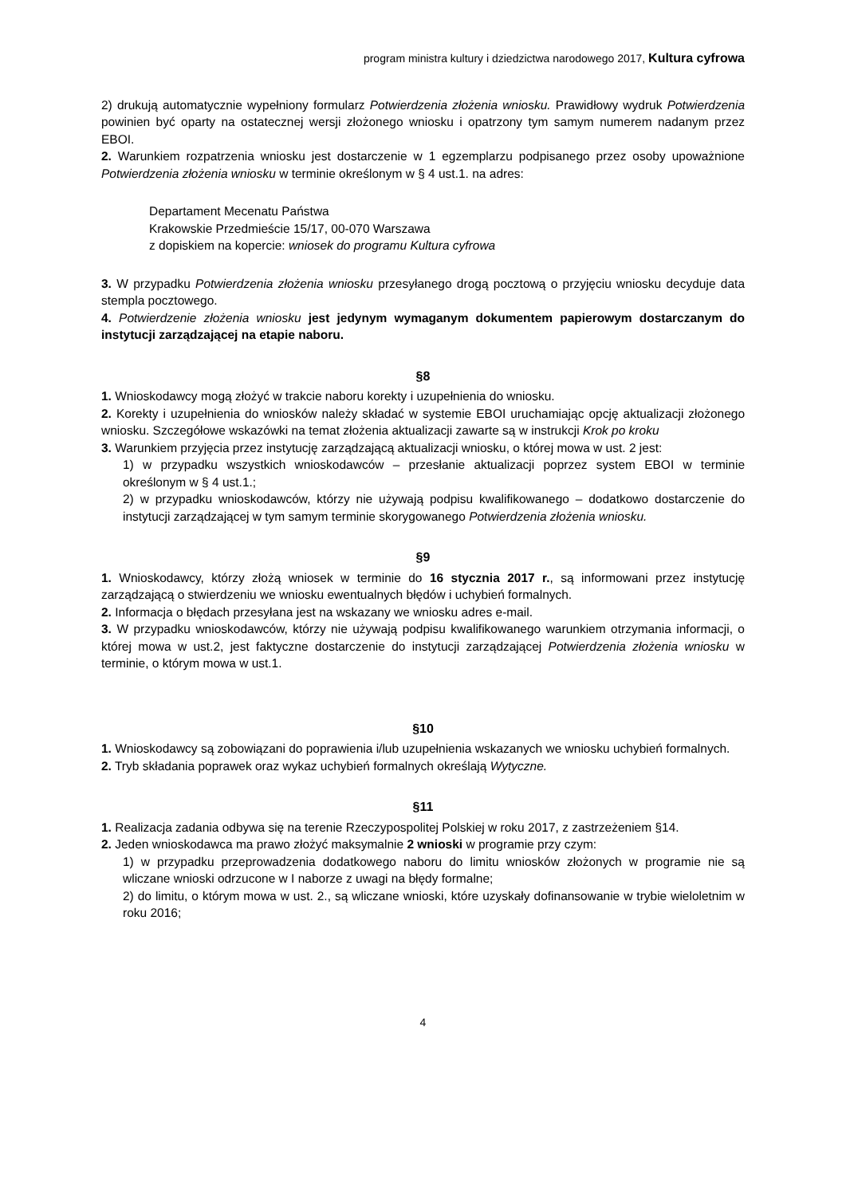program ministra kultury i dziedzictwa narodowego 2017, Kultura cyfrowa
2) drukują automatycznie wypełniony formularz Potwierdzenia złożenia wniosku. Prawidłowy wydruk Potwierdzenia powinien być oparty na ostatecznej wersji złożonego wniosku i opatrzony tym samym numerem nadanym przez EBOI.
2. Warunkiem rozpatrzenia wniosku jest dostarczenie w 1 egzemplarzu podpisanego przez osoby upoważnione Potwierdzenia złożenia wniosku w terminie określonym w § 4 ust.1. na adres:
Departament Mecenatu Państwa
Krakowskie Przedmieście 15/17, 00-070 Warszawa
z dopiskiem na kopercie: wniosek do programu Kultura cyfrowa
3. W przypadku Potwierdzenia złożenia wniosku przesyłanego drogą pocztową o przyjęciu wniosku decyduje data stempla pocztowego.
4. Potwierdzenie złożenia wniosku jest jedynym wymaganym dokumentem papierowym dostarczanym do instytucji zarządzającej na etapie naboru.
§8
1. Wnioskodawcy mogą złożyć w trakcie naboru korekty i uzupełnienia do wniosku.
2. Korekty i uzupełnienia do wniosków należy składać w systemie EBOI uruchamiając opcję aktualizacji złożonego wniosku. Szczegółowe wskazówki na temat złożenia aktualizacji zawarte są w instrukcji Krok po kroku
3. Warunkiem przyjęcia przez instytucję zarządzającą aktualizacji wniosku, o której mowa w ust. 2 jest:
1) w przypadku wszystkich wnioskodawców – przesłanie aktualizacji poprzez system EBOI w terminie określonym w § 4 ust.1.;
2) w przypadku wnioskodawców, którzy nie używają podpisu kwalifikowanego – dodatkowo dostarczenie do instytucji zarządzającej w tym samym terminie skorygowanego Potwierdzenia złożenia wniosku.
§9
1. Wnioskodawcy, którzy złożą wniosek w terminie do 16 stycznia 2017 r., są informowani przez instytucję zarządzającą o stwierdzeniu we wniosku ewentualnych błędów i uchybień formalnych.
2. Informacja o błędach przesyłana jest na wskazany we wniosku adres e-mail.
3. W przypadku wnioskodawców, którzy nie używają podpisu kwalifikowanego warunkiem otrzymania informacji, o której mowa w ust.2, jest faktyczne dostarczenie do instytucji zarządzającej Potwierdzenia złożenia wniosku w terminie, o którym mowa w ust.1.
§10
1. Wnioskodawcy są zobowiązani do poprawienia i/lub uzupełnienia wskazanych we wniosku uchybień formalnych.
2. Tryb składania poprawek oraz wykaz uchybień formalnych określają Wytyczne.
§11
1. Realizacja zadania odbywa się na terenie Rzeczypospolitej Polskiej w roku 2017, z zastrzeżeniem §14.
2. Jeden wnioskodawca ma prawo złożyć maksymalnie 2 wnioski w programie przy czym:
1) w przypadku przeprowadzenia dodatkowego naboru do limitu wniosków złożonych w programie nie są wliczane wnioski odrzucone w I naborze z uwagi na błędy formalne;
2) do limitu, o którym mowa w ust. 2., są wliczane wnioski, które uzyskały dofinansowanie w trybie wieloletnim w roku 2016;
4